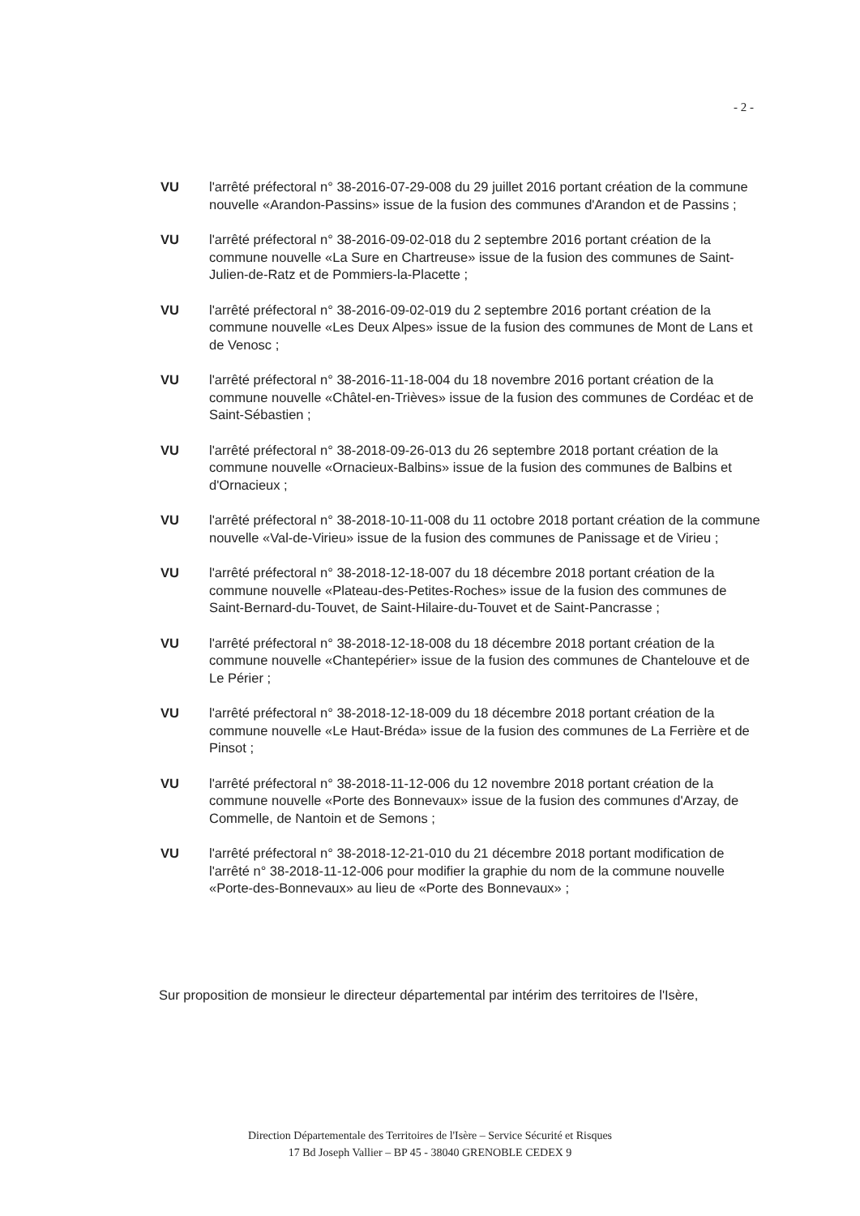- 2 -
VU l'arrêté préfectoral n° 38-2016-07-29-008 du 29 juillet 2016 portant création de la commune nouvelle «Arandon-Passins» issue de la fusion des communes d'Arandon et de Passins ;
VU l'arrêté préfectoral n° 38-2016-09-02-018 du 2 septembre 2016 portant création de la commune nouvelle «La Sure en Chartreuse» issue de la fusion des communes de Saint-Julien-de-Ratz et de Pommiers-la-Placette ;
VU l'arrêté préfectoral n° 38-2016-09-02-019 du 2 septembre 2016 portant création de la commune nouvelle «Les Deux Alpes» issue de la fusion des communes de Mont de Lans et de Venosc ;
VU l'arrêté préfectoral n° 38-2016-11-18-004 du 18 novembre 2016 portant création de la commune nouvelle «Châtel-en-Trièves» issue de la fusion des communes de Cordéac et de Saint-Sébastien ;
VU l'arrêté préfectoral n° 38-2018-09-26-013 du 26 septembre 2018 portant création de la commune nouvelle «Ornacieux-Balbins» issue de la fusion des communes de Balbins et d'Ornacieux ;
VU l'arrêté préfectoral n° 38-2018-10-11-008 du 11 octobre 2018 portant création de la commune nouvelle «Val-de-Virieu» issue de la fusion des communes de Panissage et de Virieu ;
VU l'arrêté préfectoral n° 38-2018-12-18-007 du 18 décembre 2018 portant création de la commune nouvelle «Plateau-des-Petites-Roches» issue de la fusion des communes de Saint-Bernard-du-Touvet, de Saint-Hilaire-du-Touvet et de Saint-Pancrasse ;
VU l'arrêté préfectoral n° 38-2018-12-18-008 du 18 décembre 2018 portant création de la commune nouvelle «Chantepérier» issue de la fusion des communes de Chantelouve et de Le Périer ;
VU l'arrêté préfectoral n° 38-2018-12-18-009 du 18 décembre 2018 portant création de la commune nouvelle «Le Haut-Bréda» issue de la fusion des communes de La Ferrière et de Pinsot ;
VU l'arrêté préfectoral n° 38-2018-11-12-006 du 12 novembre 2018 portant création de la commune nouvelle «Porte des Bonnevaux» issue de la fusion des communes d'Arzay, de Commelle, de Nantoin et de Semons ;
VU l'arrêté préfectoral n° 38-2018-12-21-010 du 21 décembre 2018 portant modification de l'arrêté n° 38-2018-11-12-006 pour modifier la graphie du nom de la commune nouvelle «Porte-des-Bonnevaux» au lieu de «Porte des Bonnevaux» ;
Sur proposition de monsieur le directeur départemental par intérim des territoires de l'Isère,
Direction Départementale des Territoires de l'Isère – Service Sécurité et Risques
17 Bd Joseph Vallier – BP 45 - 38040 GRENOBLE CEDEX 9